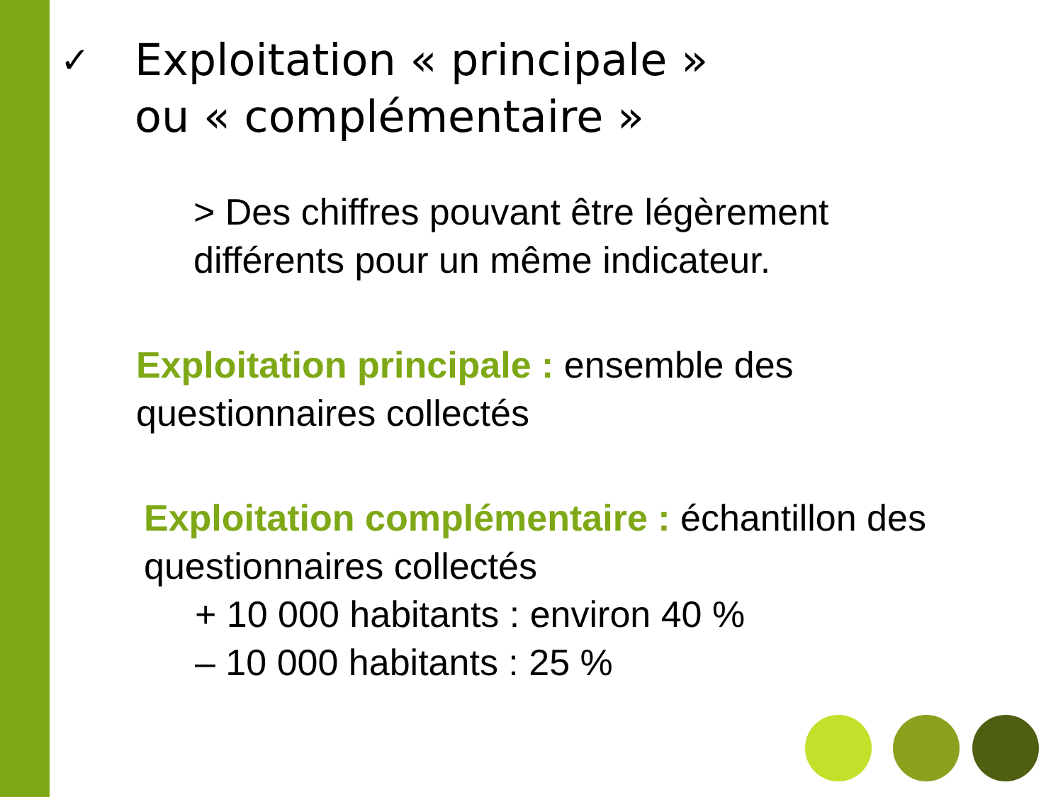✓
Exploitation « principale »
ou « complémentaire »
> Des chiffres pouvant être légèrement
différents pour un même indicateur.
Exploitation principale : ensemble des
questionnaires collectés
Exploitation complémentaire : échantillon des
questionnaires collectés
+ 10 000 habitants : environ 40 %
– 10 000 habitants : 25 %